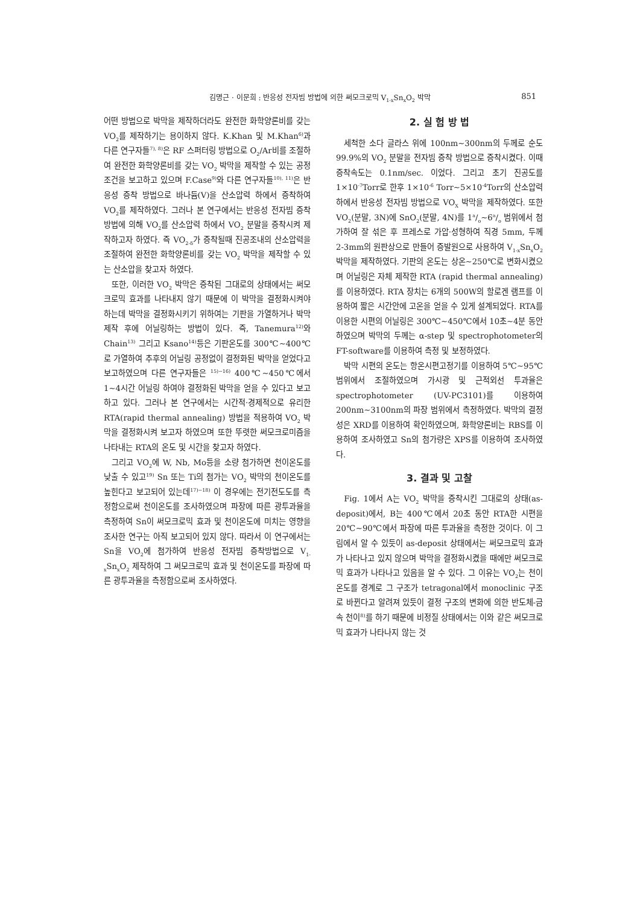김명근 · 이문희 : 반응성 전자빔 방법에 의한 써모크로믹 V<sub>1-x</sub>Sn<sub>x</sub>O<sub>2</sub> 박막 851
어떤 방법으로 박막을 제작하더라도 완전한 화학양론비를 갖는 VO<sub>2</sub>를 제작하기는 용이하지 않다. K.Khan 및 M.Khan<sup>6)</sup>과 다른 연구자들<sup>7), 8)</sup>은 RF 스퍼터링 방법으로 O<sub>2</sub>/Ar비를 조절하여 완전한 화학양론비를 갖는 VO<sub>2</sub> 박막을 제작할 수 있는 공정조건을 보고하고 있으며 F.Case<sup>9)</sup>와 다른 연구자들<sup>10), 11)</sup>은 반응성 증착 방법으로 바나듐(V)을 산소압력 하에서 증착하여 VO<sub>2</sub>를 제작하였다. 그러나 본 연구에서는 반응성 전자빔 증착방법에 의해 VO<sub>2</sub>를 산소압력 하에서 VO<sub>2</sub> 분말을 증착시켜 제작하고자 하였다. 즉 VO<sub>2-δ</sub>가 증착될때 진공조내의 산소압력을 조절하여 완전한 화학양론비를 갖는 VO<sub>2</sub> 박막을 제작할 수 있는 산소압을 찾고자 하였다.
또한, 이러한 VO<sub>2</sub> 박막은 증착된 그대로의 상태에서는 써모크로믹 효과를 나타내지 않기 때문에 이 박막을 결정화시켜야 하는데 박막을 결정화시키기 위하여는 기판을 가열하거나 박막제작 후에 어닐링하는 방법이 있다. 즉, Tanemura<sup>12)</sup>와 Chain<sup>13)</sup> 그리고 Ksano<sup>14)</sup>등은 기판온도를 300℃~400℃로 가열하여 추후의 어닐링 공정없이 결정화된 박막을 얻었다고 보고하였으며 다른 연구자들은 <sup>15)~16)</sup> 400℃~450℃에서 1~4시간 어닐링 하여야 결정화된 박막을 얻을 수 있다고 보고하고 있다. 그러나 본 연구에서는 시간적·경제적으로 유리한 RTA(rapid thermal annealing) 방법을 적용하여 VO<sub>2</sub> 박막을 결정화시켜 보고자 하였으며 또한 뚜렷한 써모크로미즘을 나타내는 RTA의 온도 및 시간을 찾고자 하였다.
그리고 VO<sub>2</sub>에 W, Nb, Mo등을 소량 첨가하면 천이온도를 낮출 수 있고<sup>19)</sup> Sn 또는 Ti의 첨가는 VO<sub>2</sub> 박막의 천이온도를 높힌다고 보고되어 있는데<sup>17)~18)</sup> 이 경우에는 전기전도도를 측정함으로써 천이온도를 조사하였으며 파장에 따른 광투과율을 측정하여 Sn이 써모크로믹 효과 및 천이온도에 미치는 영향을 조사한 연구는 아직 보고되어 있지 않다. 따라서 이 연구에서는 Sn을 VO<sub>2</sub>에 첨가하여 반응성 전자빔 증착방법으로 V<sub>1-x</sub>Sn<sub>x</sub>O<sub>2</sub> 제작하여 그 써모크로믹 효과 및 천이온도를 파장에 따른 광투과율을 측정함으로써 조사하였다.
2. 실 험 방 법
세척한 소다 글라스 위에 100nm~300nm의 두께로 순도 99.9%의 VO<sub>2</sub> 분말을 전자빔 증착 방법으로 증착시켰다. 이때 증착속도는 0.1nm/sec. 이었다. 그리고 초기 진공도를 1×10<sup>-7</sup>Torr로 한후 1×10<sup>-6</sup> Torr~5×10<sup>-4</sup>Torr의 산소압력하에서 반응성 전자빔 방법으로 VO<sub>X</sub> 박막을 제작하였다. 또한 VO<sub>2</sub>(분말, 3N)에 SnO<sub>2</sub>(분말, 4N)를 1a/o~6a/o 범위에서 첨가하여 잘 섞은 후 프레스로 가압·성형하여 직경 5mm, 두께 2-3mm의 원판상으로 만들어 증발원으로 사용하여 V<sub>1-x</sub>Sn<sub>x</sub>O<sub>2</sub> 박막을 제작하였다. 기판의 온도는 상온~250℃로 변화시켰으며 어닐링은 자체 제작한 RTA (rapid thermal annealing)를 이용하였다. RTA 장치는 6개의 500W의 할로겐 램프를 이용하여 짧은 시간안에 고온을 얻을 수 있게 설계되었다. RTA를 이용한 시편의 어닐링은 300℃~450℃에서 10초~4분 동안 하였으며 박막의 두께는 α-step 및 spectrophotometer의 FT-software를 이용하여 측정 및 보정하였다.
박막 시편의 온도는 항온시편고정기를 이용하여 5℃~95℃ 범위에서 조절하였으며 가시광 및 근적외선 투과율은 spectrophotometer (UV-PC3101)를 이용하여 200nm~3100nm의 파장 범위에서 측정하였다. 박막의 결정성은 XRD를 이용하여 확인하였으며, 화학양론비는 RBS를 이용하여 조사하였고 Sn의 첨가량은 XPS를 이용하여 조사하였다.
3. 결과 및 고찰
Fig. 1에서 A는 VO<sub>2</sub> 박막을 증착시킨 그대로의 상태(as-deposit)에서, B는 400℃에서 20초 동안 RTA한 시편을 20℃~90℃에서 파장에 따른 투과율을 측정한 것이다. 이 그림에서 알 수 있듯이 as-deposit 상태에서는 써모크로믹 효과가 나타나고 있지 않으며 박막을 결정화시켰을 때에만 써모크로믹 효과가 나타나고 있음을 알 수 있다. 그 이유는 VO<sub>2</sub>는 천이온도를 경계로 그 구조가 tetragonal에서 monoclinic 구조로 바뀐다고 알려져 있듯이 결정 구조의 변화에 의한 반도체-금속 천이<sup>8)</sup>를 하기 때문에 비정질 상태에서는 이와 같은 써모크로믹 효과가 나타나지 않는 것